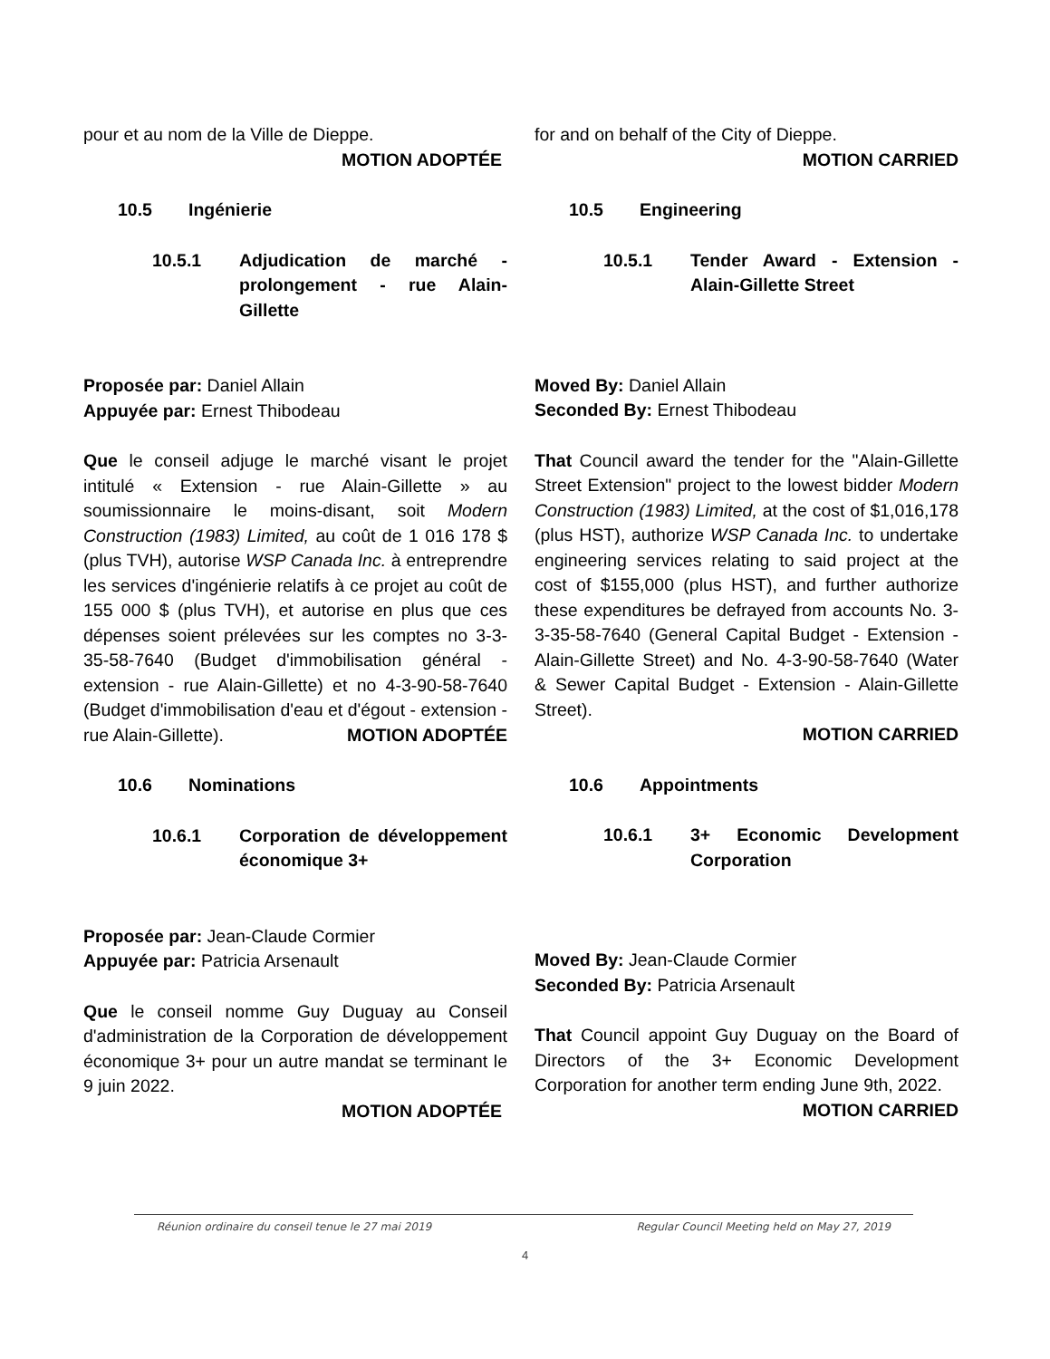pour et au nom de la Ville de Dieppe.
MOTION ADOPTÉE
10.5 Ingénierie
10.5.1 Adjudication de marché - prolongement - rue Alain-Gillette
Proposée par: Daniel Allain
Appuyée par: Ernest Thibodeau
Que le conseil adjuge le marché visant le projet intitulé « Extension - rue Alain-Gillette » au soumissionnaire le moins-disant, soit Modern Construction (1983) Limited, au coût de 1 016 178 $ (plus TVH), autorise WSP Canada Inc. à entreprendre les services d'ingénierie relatifs à ce projet au coût de 155 000 $ (plus TVH), et autorise en plus que ces dépenses soient prélevées sur les comptes no 3-3-35-58-7640 (Budget d'immobilisation général - extension - rue Alain-Gillette) et no 4-3-90-58-7640 (Budget d'immobilisation d'eau et d'égout - extension - rue Alain-Gillette). MOTION ADOPTÉE
10.6 Nominations
10.6.1 Corporation de développement économique 3+
Proposée par: Jean-Claude Cormier
Appuyée par: Patricia Arsenault
Que le conseil nomme Guy Duguay au Conseil d'administration de la Corporation de développement économique 3+ pour un autre mandat se terminant le 9 juin 2022.
MOTION ADOPTÉE
for and on behalf of the City of Dieppe.
MOTION CARRIED
10.5 Engineering
10.5.1 Tender Award - Extension - Alain-Gillette Street
Moved By: Daniel Allain
Seconded By: Ernest Thibodeau
That Council award the tender for the "Alain-Gillette Street Extension" project to the lowest bidder Modern Construction (1983) Limited, at the cost of $1,016,178 (plus HST), authorize WSP Canada Inc. to undertake engineering services relating to said project at the cost of $155,000 (plus HST), and further authorize these expenditures be defrayed from accounts No. 3-3-35-58-7640 (General Capital Budget - Extension - Alain-Gillette Street) and No. 4-3-90-58-7640 (Water & Sewer Capital Budget - Extension - Alain-Gillette Street).
MOTION CARRIED
10.6 Appointments
10.6.1 3+ Economic Development Corporation
Moved By: Jean-Claude Cormier
Seconded By: Patricia Arsenault
That Council appoint Guy Duguay on the Board of Directors of the 3+ Economic Development Corporation for another term ending June 9th, 2022. MOTION CARRIED
Réunion ordinaire du conseil tenue le 27 mai 2019 Regular Council Meeting held on May 27, 2019
4